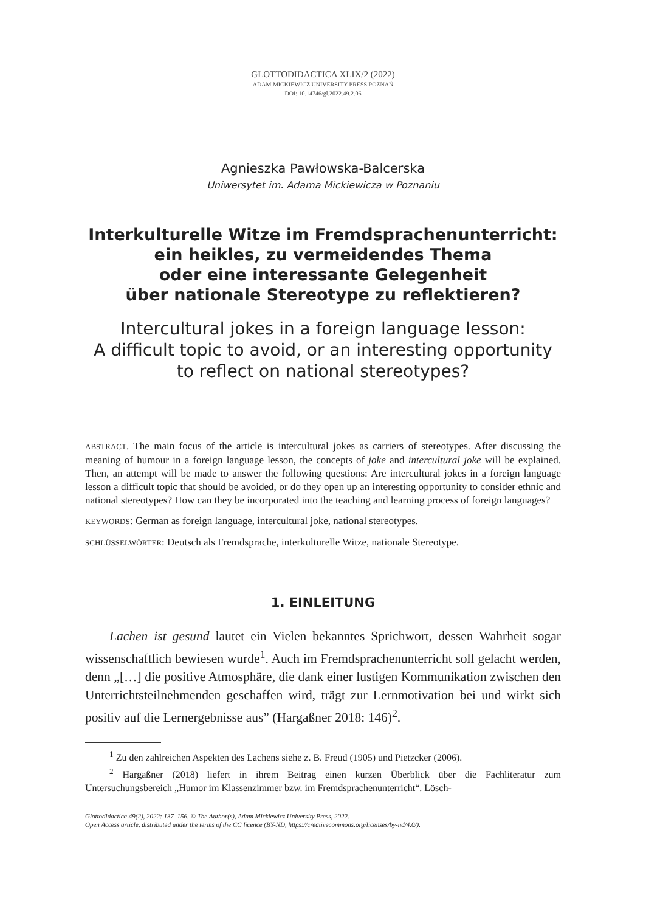GLOTTODIDACTICA XLIX/2 (2022)
ADAM MICKIEWICZ UNIVERSITY PRESS POZNAŃ
DOI: 10.14746/gl.2022.49.2.06
Agnieszka Pawłowska-Balcerska
Uniwersytet im. Adama Mickiewicza w Poznaniu
Interkulturelle Witze im Fremdsprachenunterricht:
ein heikles, zu vermeidendes Thema
oder eine interessante Gelegenheit
über nationale Stereotype zu reflektieren?
Intercultural jokes in a foreign language lesson:
A difficult topic to avoid, or an interesting opportunity
to reflect on national stereotypes?
ABSTRACT. The main focus of the article is intercultural jokes as carriers of stereotypes. After discussing the meaning of humour in a foreign language lesson, the concepts of joke and intercultural joke will be explained. Then, an attempt will be made to answer the following questions: Are intercultural jokes in a foreign language lesson a difficult topic that should be avoided, or do they open up an interesting opportunity to consider ethnic and national stereotypes? How can they be incorporated into the teaching and learning process of foreign languages?
KEYWORDS: German as foreign language, intercultural joke, national stereotypes.
SCHLÜSSELWÖRTER: Deutsch als Fremdsprache, interkulturelle Witze, nationale Stereotype.
1. EINLEITUNG
Lachen ist gesund lautet ein Vielen bekanntes Sprichwort, dessen Wahrheit sogar wissenschaftlich bewiesen wurde<sup>1</sup>. Auch im Fremdsprachenunterricht soll gelacht werden, denn „[…] die positive Atmosphäre, die dank einer lustigen Kommunikation zwischen den Unterrichtsteilnehmenden geschaffen wird, trägt zur Lernmotivation bei und wirkt sich positiv auf die Lernergebnisse aus” (Hargaßner 2018: 146)<sup>2</sup>.
<sup>1</sup> Zu den zahlreichen Aspekten des Lachens siehe z. B. Freud (1905) und Pietzcker (2006).
<sup>2</sup> Hargaßner (2018) liefert in ihrem Beitrag einen kurzen Überblick über die Fachliteratur zum Untersuchungsbereich „Humor im Klassenzimmer bzw. im Fremdsprachenunterricht“. Lösch-
Glottodidactica 49(2), 2022: 137–156. © The Author(s), Adam Mickiewicz University Press, 2022.
Open Access article, distributed under the terms of the CC licence (BY-ND, https://creativecommons.org/licenses/by-nd/4.0/).